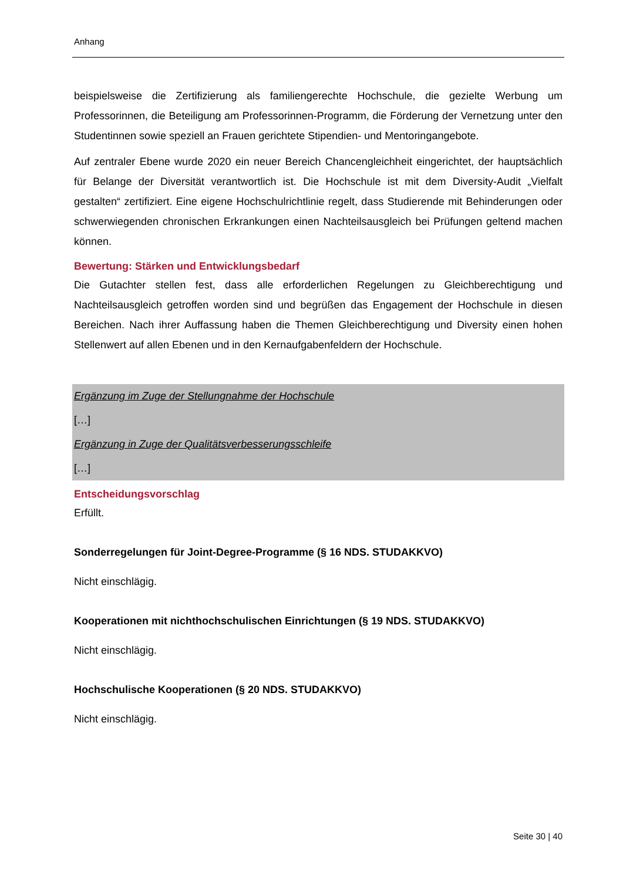Anhang
beispielsweise die Zertifizierung als familiengerechte Hochschule, die gezielte Werbung um Professorinnen, die Beteiligung am Professorinnen-Programm, die Förderung der Vernetzung unter den Studentinnen sowie speziell an Frauen gerichtete Stipendien- und Mentoringangebote.
Auf zentraler Ebene wurde 2020 ein neuer Bereich Chancengleichheit eingerichtet, der hauptsächlich für Belange der Diversität verantwortlich ist. Die Hochschule ist mit dem Diversity-Audit „Vielfalt gestalten“ zertifiziert. Eine eigene Hochschulrichtlinie regelt, dass Studierende mit Behinderungen oder schwerwiegenden chronischen Erkrankungen einen Nachteilsausgleich bei Prüfungen geltend machen können.
Bewertung: Stärken und Entwicklungsbedarf
Die Gutachter stellen fest, dass alle erforderlichen Regelungen zu Gleichberechtigung und Nachteilsausgleich getroffen worden sind und begrüßen das Engagement der Hochschule in diesen Bereichen. Nach ihrer Auffassung haben die Themen Gleichberechtigung und Diversity einen hohen Stellenwert auf allen Ebenen und in den Kernaufgabenfeldern der Hochschule.
Ergänzung im Zuge der Stellungnahme der Hochschule
[…]
Ergänzung in Zuge der Qualitätsverbesserungsschleife
[…]
Entscheidungsvorschlag
Erfüllt.
Sonderregelungen für Joint-Degree-Programme (§ 16 NDS. STUDAKKVO)
Nicht einschlägig.
Kooperationen mit nichthochschulischen Einrichtungen (§ 19 NDS. STUDAKKVO)
Nicht einschlägig.
Hochschulische Kooperationen (§ 20 NDS. STUDAKKVO)
Nicht einschlägig.
Seite 30 | 40